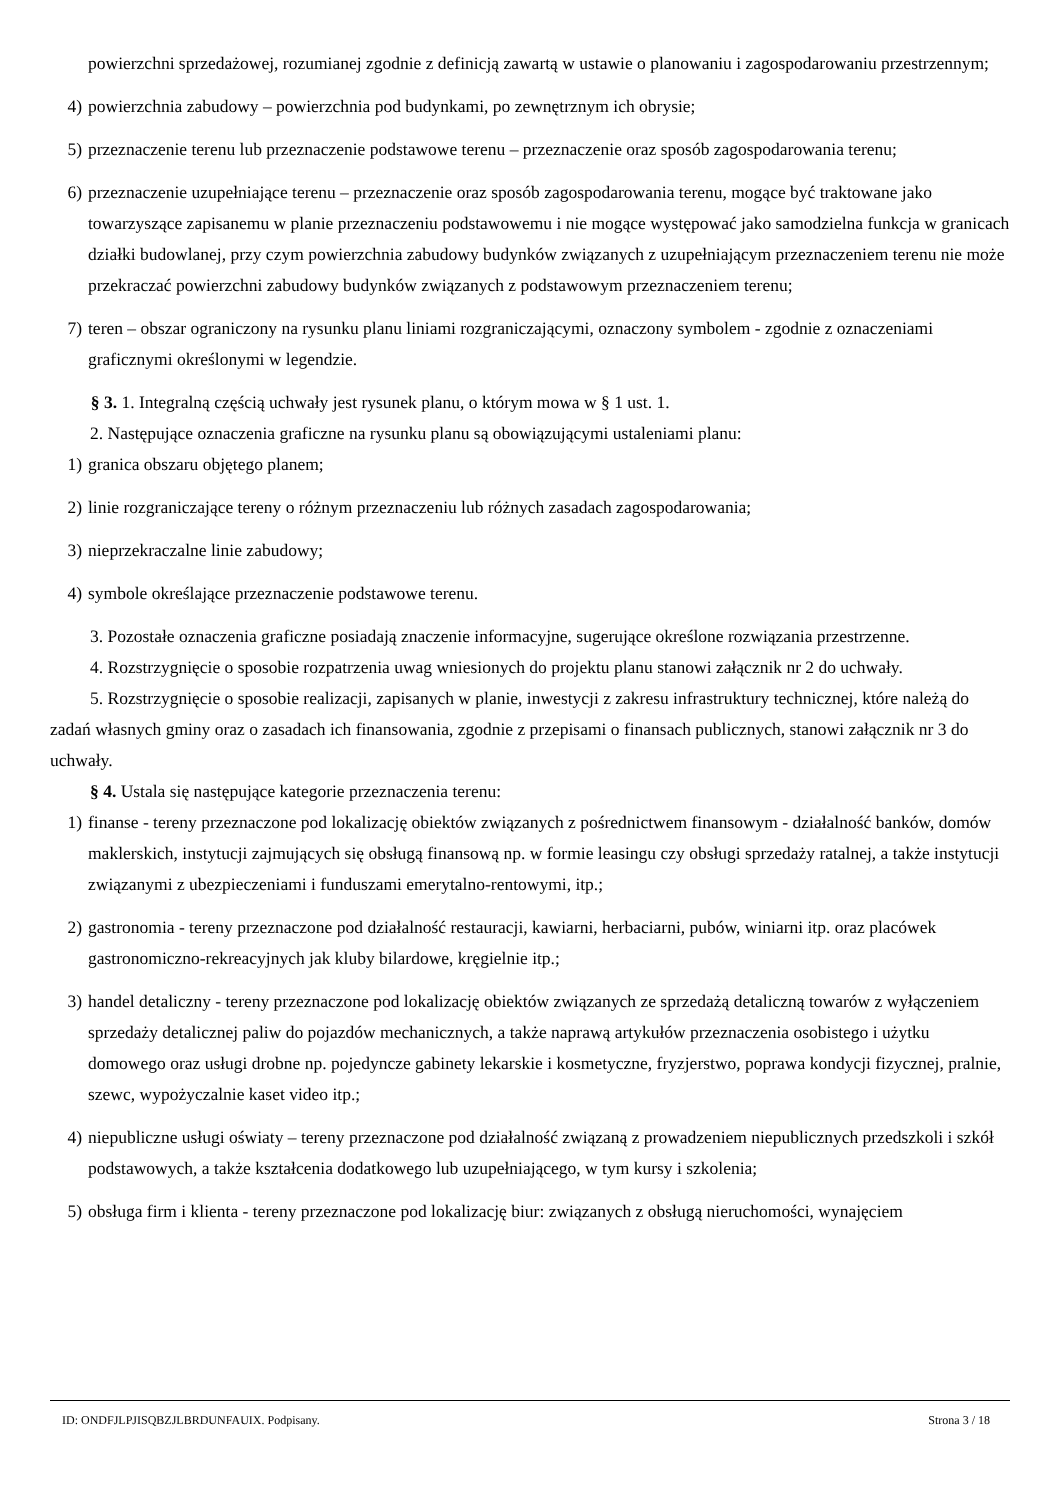powierzchni sprzedażowej, rozumianej zgodnie z definicją zawartą w ustawie o planowaniu i zagospodarowaniu przestrzennym;
4) powierzchnia zabudowy – powierzchnia pod budynkami, po zewnętrznym ich obrysie;
5) przeznaczenie terenu lub przeznaczenie podstawowe terenu – przeznaczenie oraz sposób zagospodarowania terenu;
6) przeznaczenie uzupełniające terenu – przeznaczenie oraz sposób zagospodarowania terenu, mogące być traktowane jako towarzyszące zapisanemu w planie przeznaczeniu podstawowemu i nie mogące występować jako samodzielna funkcja w granicach działki budowlanej, przy czym powierzchnia zabudowy budynków związanych z uzupełniającym przeznaczeniem terenu nie może przekraczać powierzchni zabudowy budynków związanych z podstawowym przeznaczeniem terenu;
7) teren – obszar ograniczony na rysunku planu liniami rozgraniczającymi, oznaczony symbolem - zgodnie z oznaczeniami graficznymi określonymi w legendzie.
§ 3. 1. Integralną częścią uchwały jest rysunek planu, o którym mowa w § 1 ust. 1.
2. Następujące oznaczenia graficzne na rysunku planu są obowiązującymi ustaleniami planu:
1) granica obszaru objętego planem;
2) linie rozgraniczające tereny o różnym przeznaczeniu lub różnych zasadach zagospodarowania;
3) nieprzekraczalne linie zabudowy;
4) symbole określające przeznaczenie podstawowe terenu.
3. Pozostałe oznaczenia graficzne posiadają znaczenie informacyjne, sugerujące określone rozwiązania przestrzenne.
4. Rozstrzygnięcie o sposobie rozpatrzenia uwag wniesionych do projektu planu stanowi załącznik nr 2 do uchwały.
5. Rozstrzygnięcie o sposobie realizacji, zapisanych w planie, inwestycji z zakresu infrastruktury technicznej, które należą do zadań własnych gminy oraz o zasadach ich finansowania, zgodnie z przepisami o finansach publicznych, stanowi załącznik nr 3 do uchwały.
§ 4. Ustala się następujące kategorie przeznaczenia terenu:
1) finanse - tereny przeznaczone pod lokalizację obiektów związanych z pośrednictwem finansowym - działalność banków, domów maklerskich, instytucji zajmujących się obsługą finansową np. w formie leasingu czy obsługi sprzedaży ratalnej, a także instytucji związanymi z ubezpieczeniami i funduszami emerytalno-rentowymi, itp.;
2) gastronomia - tereny przeznaczone pod działalność restauracji, kawiarni, herbaciarni, pubów, winiarni itp. oraz placówek gastronomiczno-rekreacyjnych jak kluby bilardowe, kręgielnie itp.;
3) handel detaliczny - tereny przeznaczone pod lokalizację obiektów związanych ze sprzedażą detaliczną towarów z wyłączeniem sprzedaży detalicznej paliw do pojazdów mechanicznych, a także naprawą artykułów przeznaczenia osobistego i użytku domowego oraz usługi drobne np. pojedyncze gabinety lekarskie i kosmetyczne, fryzjerstwo, poprawa kondycji fizycznej, pralnie, szewc, wypożyczalnie kaset video itp.;
4) niepubliczne usługi oświaty – tereny przeznaczone pod działalność związaną z prowadzeniem niepublicznych przedszkoli i szkół podstawowych, a także kształcenia dodatkowego lub uzupełniającego, w tym kursy i szkolenia;
5) obsługa firm i klienta - tereny przeznaczone pod lokalizację biur: związanych z obsługą nieruchomości, wynajęciem
ID: ONDFJLPJISQBZJLBRDUNFAUIX. Podpisany. Strona 3 / 18